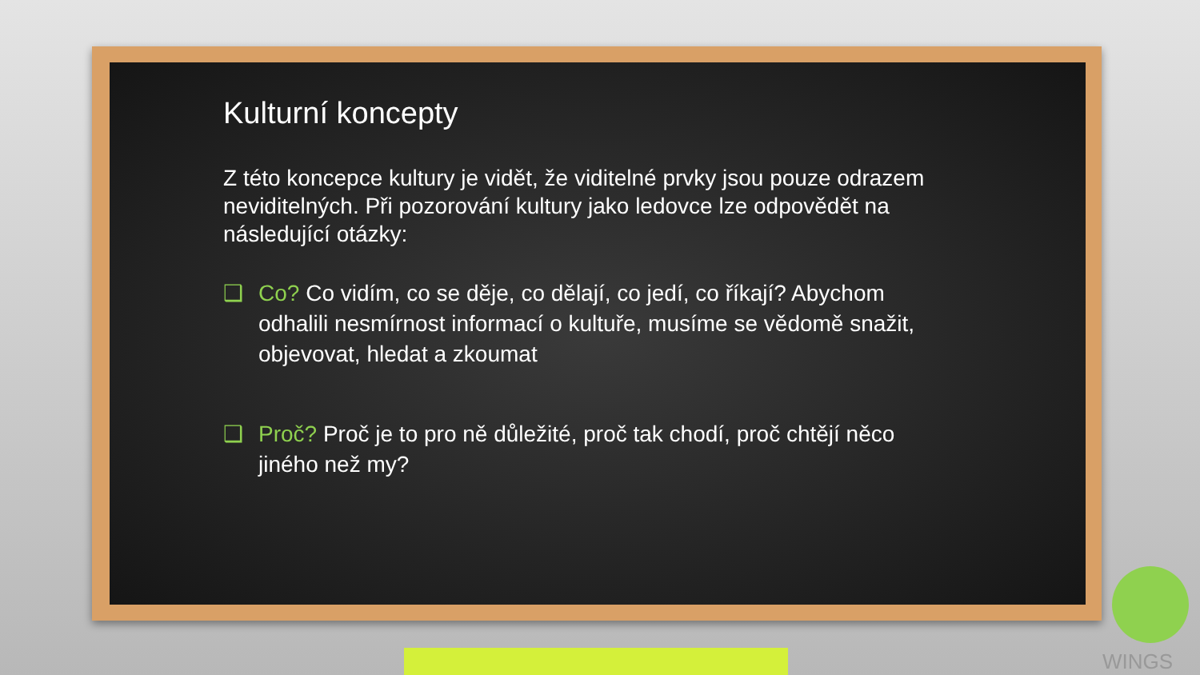Kulturní koncepty
Z této koncepce kultury je vidět, že viditelné prvky jsou pouze odrazem neviditelných. Při pozorování kultury jako ledovce lze odpovědět na následující otázky:
❑ Co? Co vidím, co se děje, co dělají, co jedí, co říkají? Abychom odhalili nesmírnost informací o kultuře, musíme se vědomě snažit, objevovat, hledat a zkoumat
❑ Proč? Proč je to pro ně důležité, proč tak chodí, proč chtějí něco jiného než my?
WINGS